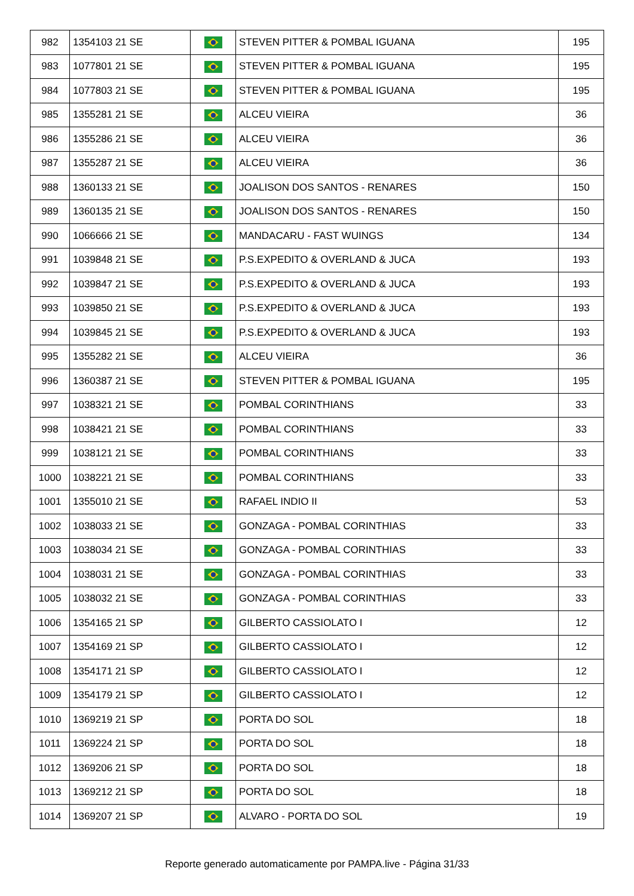| 982 | 1354103 21 SE | | STEVEN PITTER & POMBAL IGUANA | 195 |
| 983 | 1077801 21 SE | | STEVEN PITTER & POMBAL IGUANA | 195 |
| 984 | 1077803 21 SE | | STEVEN PITTER & POMBAL IGUANA | 195 |
| 985 | 1355281 21 SE | | ALCEU VIEIRA | 36 |
| 986 | 1355286 21 SE | | ALCEU VIEIRA | 36 |
| 987 | 1355287 21 SE | | ALCEU VIEIRA | 36 |
| 988 | 1360133 21 SE | | JOALISON DOS SANTOS - RENARES | 150 |
| 989 | 1360135 21 SE | | JOALISON DOS SANTOS - RENARES | 150 |
| 990 | 1066666 21 SE | | MANDACARU - FAST WUINGS | 134 |
| 991 | 1039848 21 SE | | P.S.EXPEDITO & OVERLAND & JUCA | 193 |
| 992 | 1039847 21 SE | | P.S.EXPEDITO & OVERLAND & JUCA | 193 |
| 993 | 1039850 21 SE | | P.S.EXPEDITO & OVERLAND & JUCA | 193 |
| 994 | 1039845 21 SE | | P.S.EXPEDITO & OVERLAND & JUCA | 193 |
| 995 | 1355282 21 SE | | ALCEU VIEIRA | 36 |
| 996 | 1360387 21 SE | | STEVEN PITTER & POMBAL IGUANA | 195 |
| 997 | 1038321 21 SE | | POMBAL CORINTHIANS | 33 |
| 998 | 1038421 21 SE | | POMBAL CORINTHIANS | 33 |
| 999 | 1038121 21 SE | | POMBAL CORINTHIANS | 33 |
| 1000 | 1038221 21 SE | | POMBAL CORINTHIANS | 33 |
| 1001 | 1355010 21 SE | | RAFAEL INDIO II | 53 |
| 1002 | 1038033 21 SE | | GONZAGA - POMBAL CORINTHIAS | 33 |
| 1003 | 1038034 21 SE | | GONZAGA - POMBAL CORINTHIAS | 33 |
| 1004 | 1038031 21 SE | | GONZAGA - POMBAL CORINTHIAS | 33 |
| 1005 | 1038032 21 SE | | GONZAGA - POMBAL CORINTHIAS | 33 |
| 1006 | 1354165 21 SP | | GILBERTO CASSIOLATO I | 12 |
| 1007 | 1354169 21 SP | | GILBERTO CASSIOLATO I | 12 |
| 1008 | 1354171 21 SP | | GILBERTO CASSIOLATO I | 12 |
| 1009 | 1354179 21 SP | | GILBERTO CASSIOLATO I | 12 |
| 1010 | 1369219 21 SP | | PORTA DO SOL | 18 |
| 1011 | 1369224 21 SP | | PORTA DO SOL | 18 |
| 1012 | 1369206 21 SP | | PORTA DO SOL | 18 |
| 1013 | 1369212 21 SP | | PORTA DO SOL | 18 |
| 1014 | 1369207 21 SP | | ALVARO - PORTA DO SOL | 19 |
Reporte generado automaticamente por PAMPA.live - Página 31/33